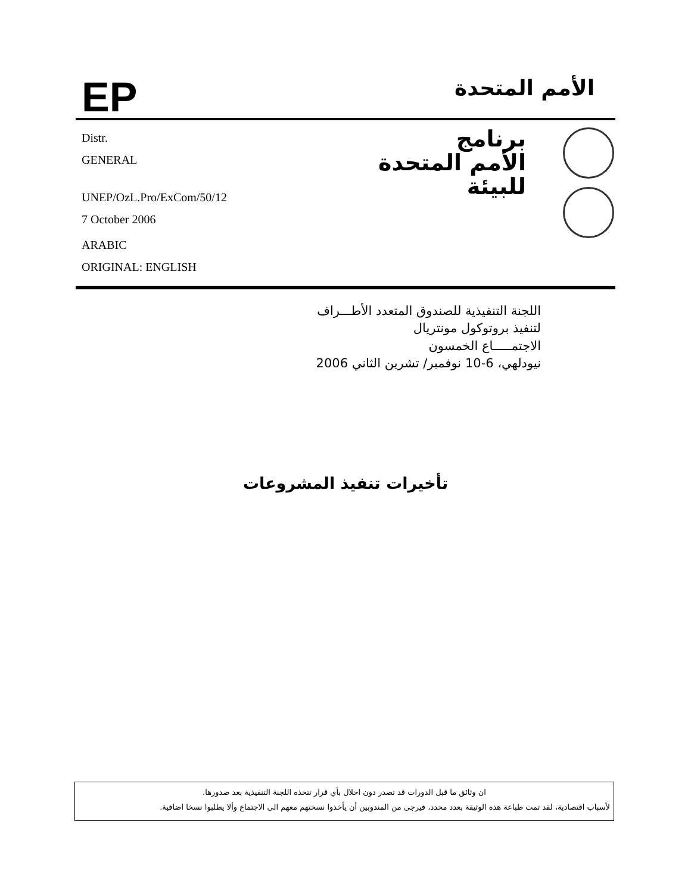EP
الأمم المتحدة
Distr.
GENERAL
UNEP/OzL.Pro/ExCom/50/12
7 October 2006
ARABIC
ORIGINAL: ENGLISH
برنامج
الأمم المتحدة
للبيئة
اللجنة التنفيذية للصندوق المتعدد الأطـــراف
لتنفيذ بروتوكول مونتريال
الاجتمـــــاع الخمسون
نيودلهي، 6-10 نوفمبر/ تشرين الثاني 2006
تأخيرات تنفيذ المشروعات
ان وثائق ما قبل الدورات قد تصدر دون اخلال بأي قرار تتخذه اللجنة التنفيذية بعد صدورها.
لأسباب اقتصادية، لقد تمت طباعة هذه الوثيقة بعدد محدد، فيرجى من المندوبين أن يأخذوا نسختهم معهم الى الاجتماع وألا يطلبوا نسخا اضافية.